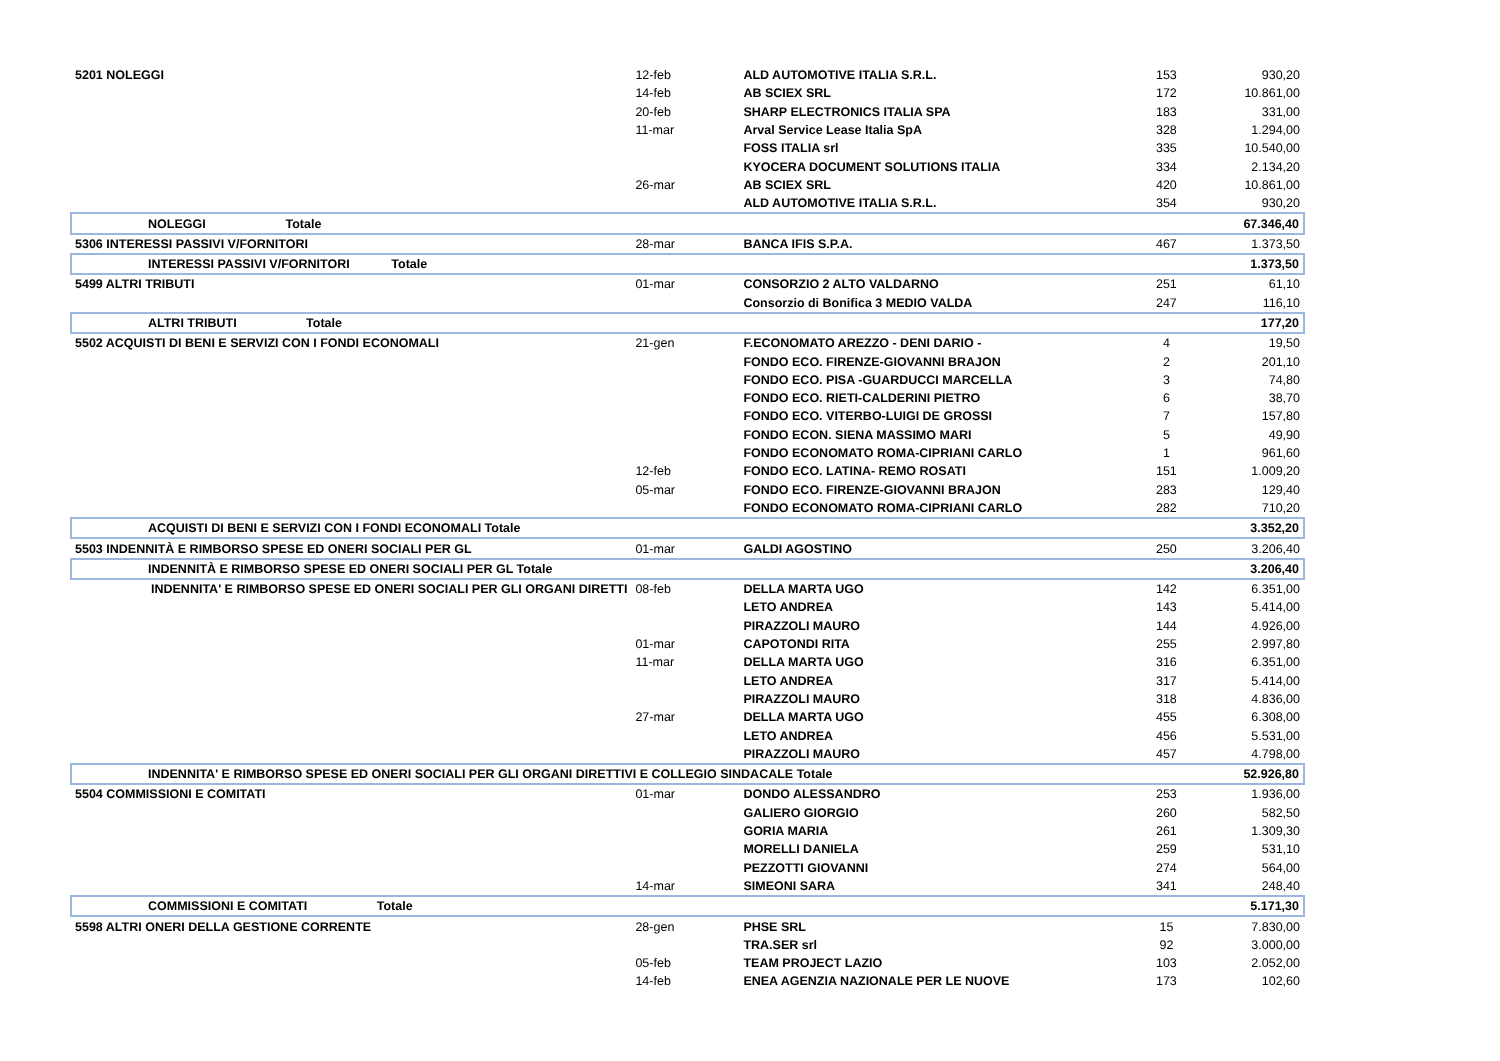| 5201 NOLEGGI | 12-feb | ALD AUTOMOTIVE ITALIA S.R.L. | 153 | 930,20 |
| | 14-feb | AB SCIEX SRL | 172 | 10.861,00 |
| | 20-feb | SHARP ELECTRONICS ITALIA SPA | 183 | 331,00 |
| | 11-mar | Arval Service Lease Italia SpA | 328 | 1.294,00 |
| | | FOSS ITALIA srl | 335 | 10.540,00 |
| | | KYOCERA DOCUMENT SOLUTIONS ITALIA | 334 | 2.134,20 |
| | 26-mar | AB SCIEX SRL | 420 | 10.861,00 |
| | | ALD AUTOMOTIVE ITALIA S.R.L. | 354 | 930,20 |
| NOLEGGI Totale | | | | 67.346,40 |
| 5306 INTERESSI PASSIVI V/FORNITORI | 28-mar | BANCA IFIS S.P.A. | 467 | 1.373,50 |
| INTERESSI PASSIVI V/FORNITORI Totale | | | | 1.373,50 |
| 5499 ALTRI TRIBUTI | 01-mar | CONSORZIO 2 ALTO VALDARNO | 251 | 61,10 |
| | | Consorzio di Bonifica 3 MEDIO VALDA | 247 | 116,10 |
| ALTRI TRIBUTI Totale | | | | 177,20 |
| 5502 ACQUISTI DI BENI E SERVIZI CON I FONDI ECONOMALI | 21-gen | F.ECONOMATO AREZZO - DENI DARIO - | 4 | 19,50 |
| | | FONDO ECO. FIRENZE-GIOVANNI BRAJON | 2 | 201,10 |
| | | FONDO ECO. PISA -GUARDUCCI MARCELLA | 3 | 74,80 |
| | | FONDO ECO. RIETI-CALDERINI PIETRO | 6 | 38,70 |
| | | FONDO ECO. VITERBO-LUIGI DE GROSSI | 7 | 157,80 |
| | | FONDO ECON. SIENA MASSIMO MARI | 5 | 49,90 |
| | | FONDO ECONOMATO ROMA-CIPRIANI CARLO | 1 | 961,60 |
| | 12-feb | FONDO ECO. LATINA- REMO ROSATI | 151 | 1.009,20 |
| | 05-mar | FONDO ECO. FIRENZE-GIOVANNI BRAJON | 283 | 129,40 |
| | | FONDO ECONOMATO ROMA-CIPRIANI CARLO | 282 | 710,20 |
| ACQUISTI DI BENI E SERVIZI CON I FONDI ECONOMALI Totale | | | | 3.352,20 |
| 5503 INDENNITÀ E RIMBORSO SPESE ED ONERI SOCIALI PER GL | 01-mar | GALDI AGOSTINO | 250 | 3.206,40 |
| INDENNITÀ E RIMBORSO SPESE ED ONERI SOCIALI PER GL Totale | | | | 3.206,40 |
| INDENNITA' E RIMBORSO SPESE ED ONERI SOCIALI PER GLI ORGANI DIRETTI | 08-feb | DELLA MARTA UGO | 142 | 6.351,00 |
| | | LETO ANDREA | 143 | 5.414,00 |
| | | PIRAZZOLI MAURO | 144 | 4.926,00 |
| | 01-mar | CAPOTONDI RITA | 255 | 2.997,80 |
| | 11-mar | DELLA MARTA UGO | 316 | 6.351,00 |
| | | LETO ANDREA | 317 | 5.414,00 |
| | | PIRAZZOLI MAURO | 318 | 4.836,00 |
| | 27-mar | DELLA MARTA UGO | 455 | 6.308,00 |
| | | LETO ANDREA | 456 | 5.531,00 |
| | | PIRAZZOLI MAURO | 457 | 4.798,00 |
| INDENNITA' E RIMBORSO SPESE ED ONERI SOCIALI PER GLI ORGANI DIRETTIVI E COLLEGIO SINDACALE Totale | | | | 52.926,80 |
| 5504 COMMISSIONI E COMITATI | 01-mar | DONDO ALESSANDRO | 253 | 1.936,00 |
| | | GALIERO GIORGIO | 260 | 582,50 |
| | | GORIA MARIA | 261 | 1.309,30 |
| | | MORELLI DANIELA | 259 | 531,10 |
| | | PEZZOTTI GIOVANNI | 274 | 564,00 |
| | 14-mar | SIMEONI SARA | 341 | 248,40 |
| COMMISSIONI E COMITATI Totale | | | | 5.171,30 |
| 5598 ALTRI ONERI DELLA GESTIONE CORRENTE | 28-gen | PHSE SRL | 15 | 7.830,00 |
| | | TRA.SER srl | 92 | 3.000,00 |
| | 05-feb | TEAM PROJECT LAZIO | 103 | 2.052,00 |
| | 14-feb | ENEA AGENZIA NAZIONALE PER LE NUOVE | 173 | 102,60 |